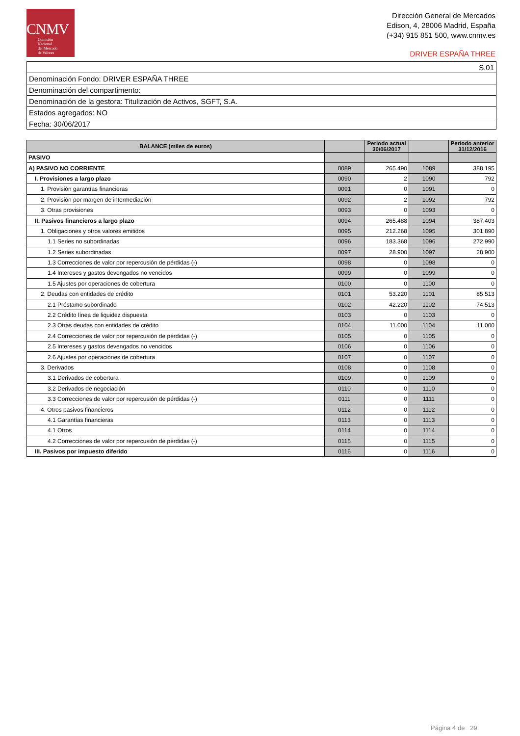CNMV
Comisión
Nacional
del Mercado
de Valores
Dirección General de Mercados
Edison, 4, 28006 Madrid, España
(+34) 915 851 500, www.cnmv.es
DRIVER ESPAÑA THREE
| S.01 |
| Denominación Fondo: DRIVER ESPAÑA THREE |
| Denominación del compartimento: |
| Denominación de la gestora: Titulización de Activos, SGFT, S.A. |
| Estados agregados: NO |
| Fecha: 30/06/2017 |
| BALANCE (miles de euros) | | Periodo actual 30/06/2017 | | Periodo anterior 31/12/2016 |
| --- | --- | --- | --- | --- |
| PASIVO | | | | |
| A) PASIVO NO CORRIENTE | 0089 | 265.490 | 1089 | 388.195 |
| I. Provisiones a largo plazo | 0090 | 2 | 1090 | 792 |
| 1. Provisión garantías financieras | 0091 | 0 | 1091 | 0 |
| 2. Provisión por margen de intermediación | 0092 | 2 | 1092 | 792 |
| 3. Otras provisiones | 0093 | 0 | 1093 | 0 |
| II. Pasivos financieros a largo plazo | 0094 | 265.488 | 1094 | 387.403 |
| 1. Obligaciones y otros valores emitidos | 0095 | 212.268 | 1095 | 301.890 |
| 1.1 Series no subordinadas | 0096 | 183.368 | 1096 | 272.990 |
| 1.2 Series subordinadas | 0097 | 28.900 | 1097 | 28.900 |
| 1.3 Correcciones de valor por repercusión de pérdidas (-) | 0098 | 0 | 1098 | 0 |
| 1.4 Intereses y gastos devengados no vencidos | 0099 | 0 | 1099 | 0 |
| 1.5 Ajustes por operaciones de cobertura | 0100 | 0 | 1100 | 0 |
| 2. Deudas con entidades de crédito | 0101 | 53.220 | 1101 | 85.513 |
| 2.1 Préstamo subordinado | 0102 | 42.220 | 1102 | 74.513 |
| 2.2 Crédito línea de liquidez dispuesta | 0103 | 0 | 1103 | 0 |
| 2.3 Otras deudas con entidades de crédito | 0104 | 11.000 | 1104 | 11.000 |
| 2.4 Correcciones de valor por repercusión de pérdidas (-) | 0105 | 0 | 1105 | 0 |
| 2.5 Intereses y gastos devengados no vencidos | 0106 | 0 | 1106 | 0 |
| 2.6 Ajustes por operaciones de cobertura | 0107 | 0 | 1107 | 0 |
| 3. Derivados | 0108 | 0 | 1108 | 0 |
| 3.1 Derivados de cobertura | 0109 | 0 | 1109 | 0 |
| 3.2 Derivados de negociación | 0110 | 0 | 1110 | 0 |
| 3.3 Correcciones de valor por repercusión de pérdidas (-) | 0111 | 0 | 1111 | 0 |
| 4. Otros pasivos financieros | 0112 | 0 | 1112 | 0 |
| 4.1 Garantías financieras | 0113 | 0 | 1113 | 0 |
| 4.1 Otros | 0114 | 0 | 1114 | 0 |
| 4.2 Correcciones de valor por repercusión de pérdidas (-) | 0115 | 0 | 1115 | 0 |
| III. Pasivos por impuesto diferido | 0116 | 0 | 1116 | 0 |
Página 4 de 29